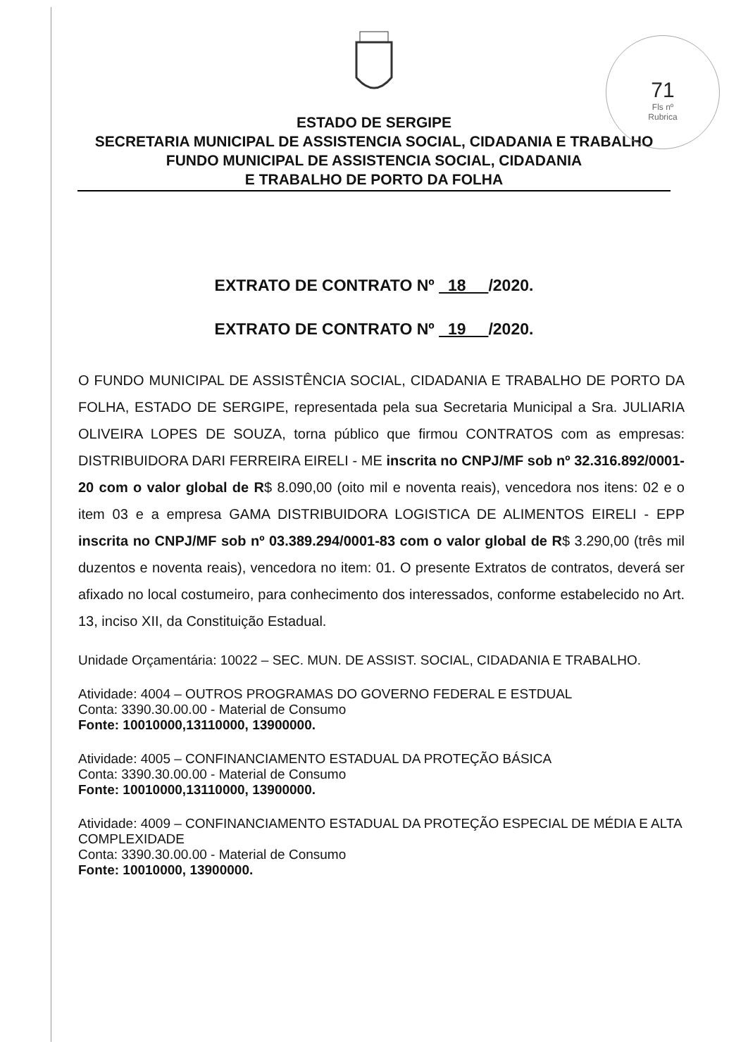71
Fls nº
Rubrica
ESTADO DE SERGIPE
SECRETARIA MUNICIPAL DE ASSISTENCIA SOCIAL, CIDADANIA E TRABALHO
FUNDO MUNICIPAL DE ASSISTENCIA SOCIAL, CIDADANIA
E TRABALHO DE PORTO DA FOLHA
EXTRATO DE CONTRATO Nº 18 /2020.
EXTRATO DE CONTRATO Nº 19 /2020.
O FUNDO MUNICIPAL DE ASSISTÊNCIA SOCIAL, CIDADANIA E TRABALHO DE PORTO DA FOLHA, ESTADO DE SERGIPE, representada pela sua Secretaria Municipal a Sra. JULIARIA OLIVEIRA LOPES DE SOUZA, torna público que firmou CONTRATOS com as empresas: DISTRIBUIDORA DARI FERREIRA EIRELI - ME inscrita no CNPJ/MF sob nº 32.316.892/0001-20 com o valor global de R$ 8.090,00 (oito mil e noventa reais), vencedora nos itens: 02 e o item 03 e a empresa GAMA DISTRIBUIDORA LOGISTICA DE ALIMENTOS EIRELI - EPP inscrita no CNPJ/MF sob nº 03.389.294/0001-83 com o valor global de R$ 3.290,00 (três mil duzentos e noventa reais), vencedora no item: 01. O presente Extratos de contratos, deverá ser afixado no local costumeiro, para conhecimento dos interessados, conforme estabelecido no Art. 13, inciso XII, da Constituição Estadual.
Unidade Orçamentária: 10022 – SEC. MUN. DE ASSIST. SOCIAL, CIDADANIA E TRABALHO.
Atividade: 4004 – OUTROS PROGRAMAS DO GOVERNO FEDERAL E ESTDUAL
Conta: 3390.30.00.00 - Material de Consumo
Fonte: 10010000,13110000, 13900000.
Atividade: 4005 – CONFINANCIAMENTO ESTADUAL DA PROTEÇÃO BÁSICA
Conta: 3390.30.00.00 - Material de Consumo
Fonte: 10010000,13110000, 13900000.
Atividade: 4009 – CONFINANCIAMENTO ESTADUAL DA PROTEÇÃO ESPECIAL DE MÉDIA E ALTA COMPLEXIDADE
Conta: 3390.30.00.00 - Material de Consumo
Fonte: 10010000, 13900000.